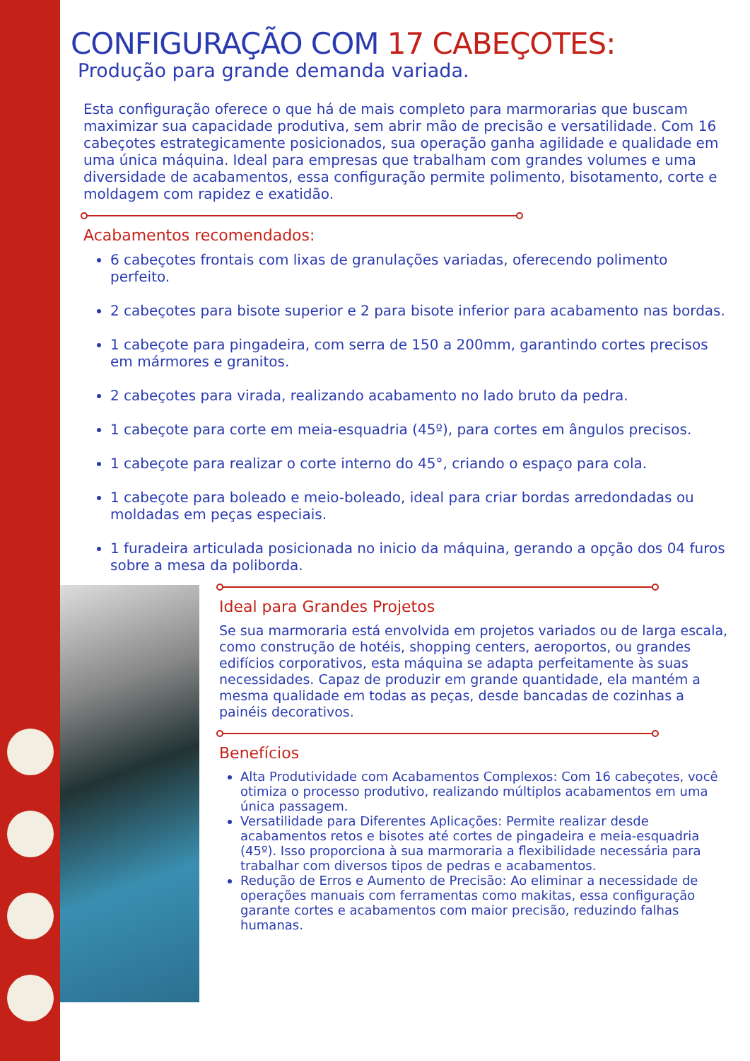CONFIGURAÇÃO COM 17 CABEÇOTES:
Produção para grande demanda variada.
Esta configuração oferece o que há de mais completo para marmorarias que buscam maximizar sua capacidade produtiva, sem abrir mão de precisão e versatilidade. Com 16 cabeçotes estrategicamente posicionados, sua operação ganha agilidade e qualidade em uma única máquina. Ideal para empresas que trabalham com grandes volumes e uma diversidade de acabamentos, essa configuração permite polimento, bisotamento, corte e moldagem com rapidez e exatidão.
Acabamentos recomendados:
6 cabeçotes frontais com lixas de granulações variadas, oferecendo polimento perfeito.
2 cabeçotes para bisote superior e 2 para bisote inferior para acabamento nas bordas.
1 cabeçote para pingadeira, com serra de 150 a 200mm, garantindo cortes precisos em mármores e granitos.
2 cabeçotes para virada, realizando acabamento no lado bruto da pedra.
1 cabeçote para corte em meia-esquadria (45º), para cortes em ângulos precisos.
1 cabeçote para realizar o corte interno do 45°, criando o espaço para cola.
1 cabeçote para boleado e meio-boleado, ideal para criar bordas arredondadas ou moldadas em peças especiais.
1 furadeira articulada posicionada no inicio da máquina, gerando a opção dos 04 furos sobre a mesa da poliborda.
Ideal para Grandes Projetos
Se sua marmoraria está envolvida em projetos variados ou de larga escala, como construção de hotéis, shopping centers, aeroportos, ou grandes edifícios corporativos, esta máquina se adapta perfeitamente às suas necessidades. Capaz de produzir em grande quantidade, ela mantém a mesma qualidade em todas as peças, desde bancadas de cozinhas a painéis decorativos.
Benefícios
Alta Produtividade com Acabamentos Complexos: Com 16 cabeçotes, você otimiza o processo produtivo, realizando múltiplos acabamentos em uma única passagem.
Versatilidade para Diferentes Aplicações: Permite realizar desde acabamentos retos e bisotes até cortes de pingadeira e meia-esquadria (45º). Isso proporciona à sua marmoraria a flexibilidade necessária para trabalhar com diversos tipos de pedras e acabamentos.
Redução de Erros e Aumento de Precisão: Ao eliminar a necessidade de operações manuais com ferramentas como makitas, essa configuração garante cortes e acabamentos com maior precisão, reduzindo falhas humanas.